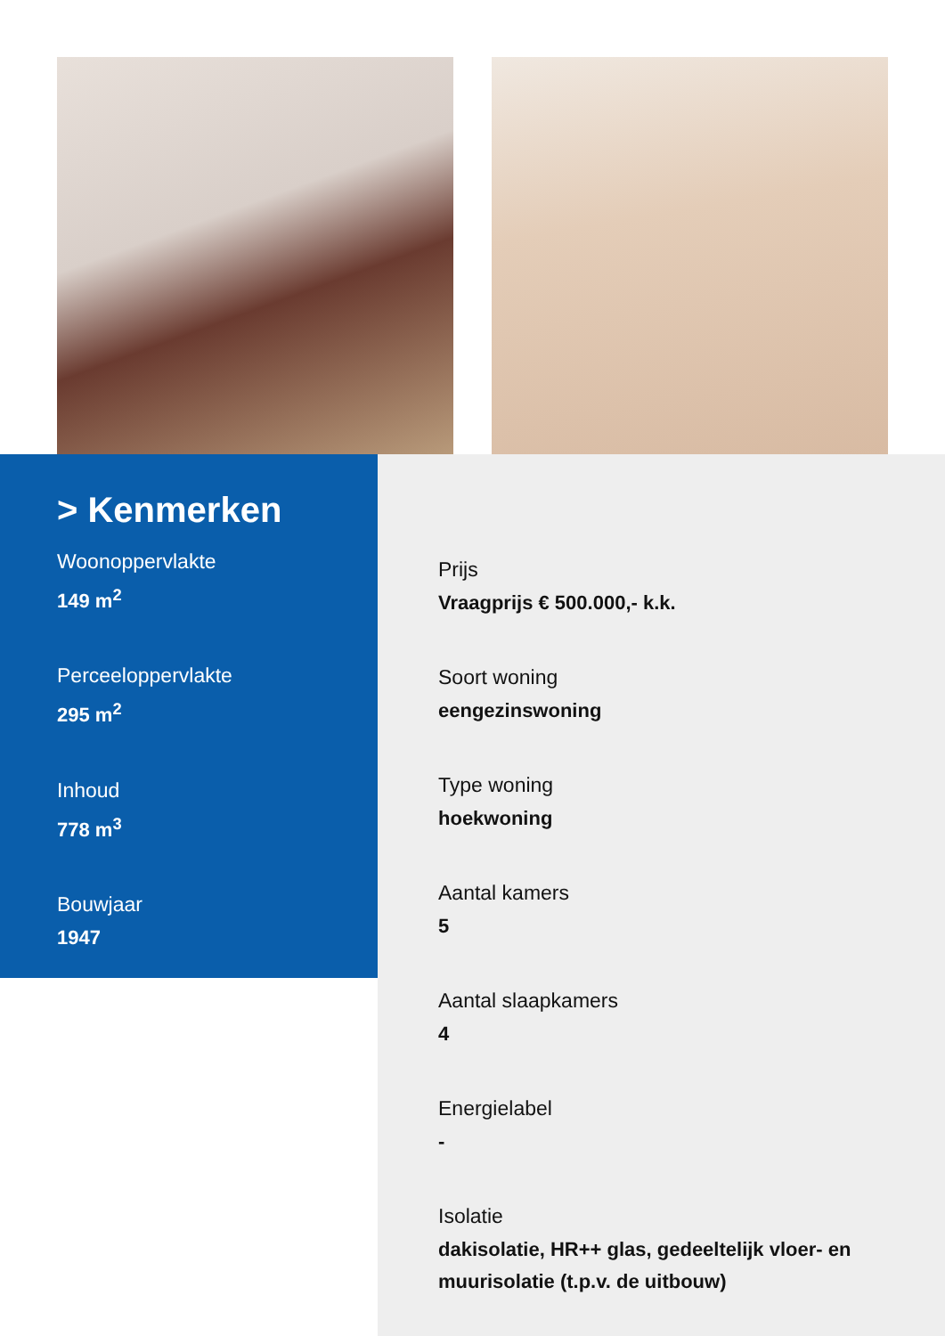> Kenmerken
Woonoppervlakte
149 m<sup>2</sup>
Perceeloppervlakte
295 m<sup>2</sup>
Inhoud
778 m<sup>3</sup>
Bouwjaar
1947
Prijs
Vraagprijs € 500.000,- k.k.
Soort woning
eengezinswoning
Type woning
hoekwoning
Aantal kamers
5
Aantal slaapkamers
4
Energielabel
-
Isolatie
dakisolatie, HR++ glas, gedeeltelijk vloer- en
muurisolatie (t.p.v. de uitbouw)